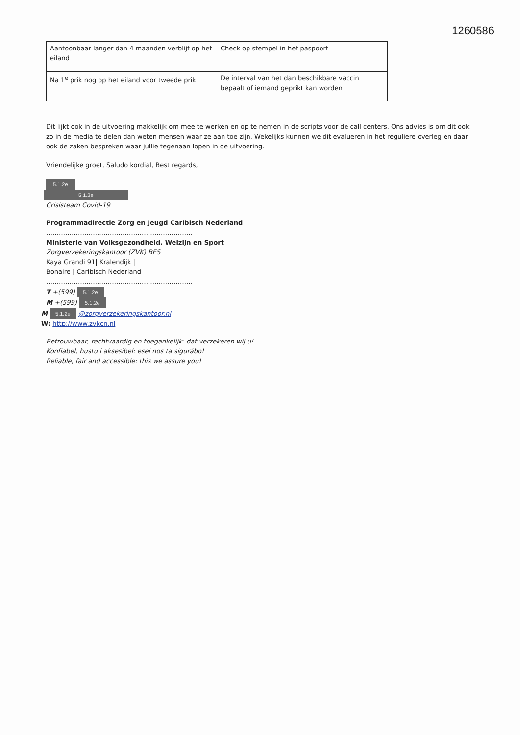1260586
| Aantoonbaar langer dan 4 maanden verblijf op het eiland | Check op stempel in het paspoort |
| Na 1<sup>e</sup> prik nog op het eiland voor tweede prik | De interval van het dan beschikbare vaccin bepaalt of iemand geprikt kan worden |
Dit lijkt ook in de uitvoering makkelijk om mee te werken en op te nemen in de scripts voor de call centers. Ons advies is om dit ook zo in de media te delen dan weten mensen waar ze aan toe zijn. Wekelijks kunnen we dit evalueren in het reguliere overleg en daar ook de zaken bespreken waar jullie tegenaan lopen in de uitvoering.
Vriendelijke groet, Saludo kordial, Best regards,
5.1.2e
5.1.2e
Crisisteam Covid-19
Programmadirectie Zorg en Jeugd Caribisch Nederland
……………………………………………………………
Ministerie van Volksgezondheid, Welzijn en Sport
Zorgverzekeringskantoor (ZVK) BES
Kaya Grandi 91| Kralendijk |
Bonaire | Caribisch Nederland
……………………………………………………………
T +(599) 5.1.2e
M +(599) 5.1.2e
M 5.1.2e @zorgverzekeringskantoor.nl
W: http://www.zvkcn.nl
Betrouwbaar, rechtvaardig en toegankelijk: dat verzekeren wij u!
Konfiabel, hustu i aksesibel: esei nos ta sigurábo!
Reliable, fair and accessible: this we assure you!